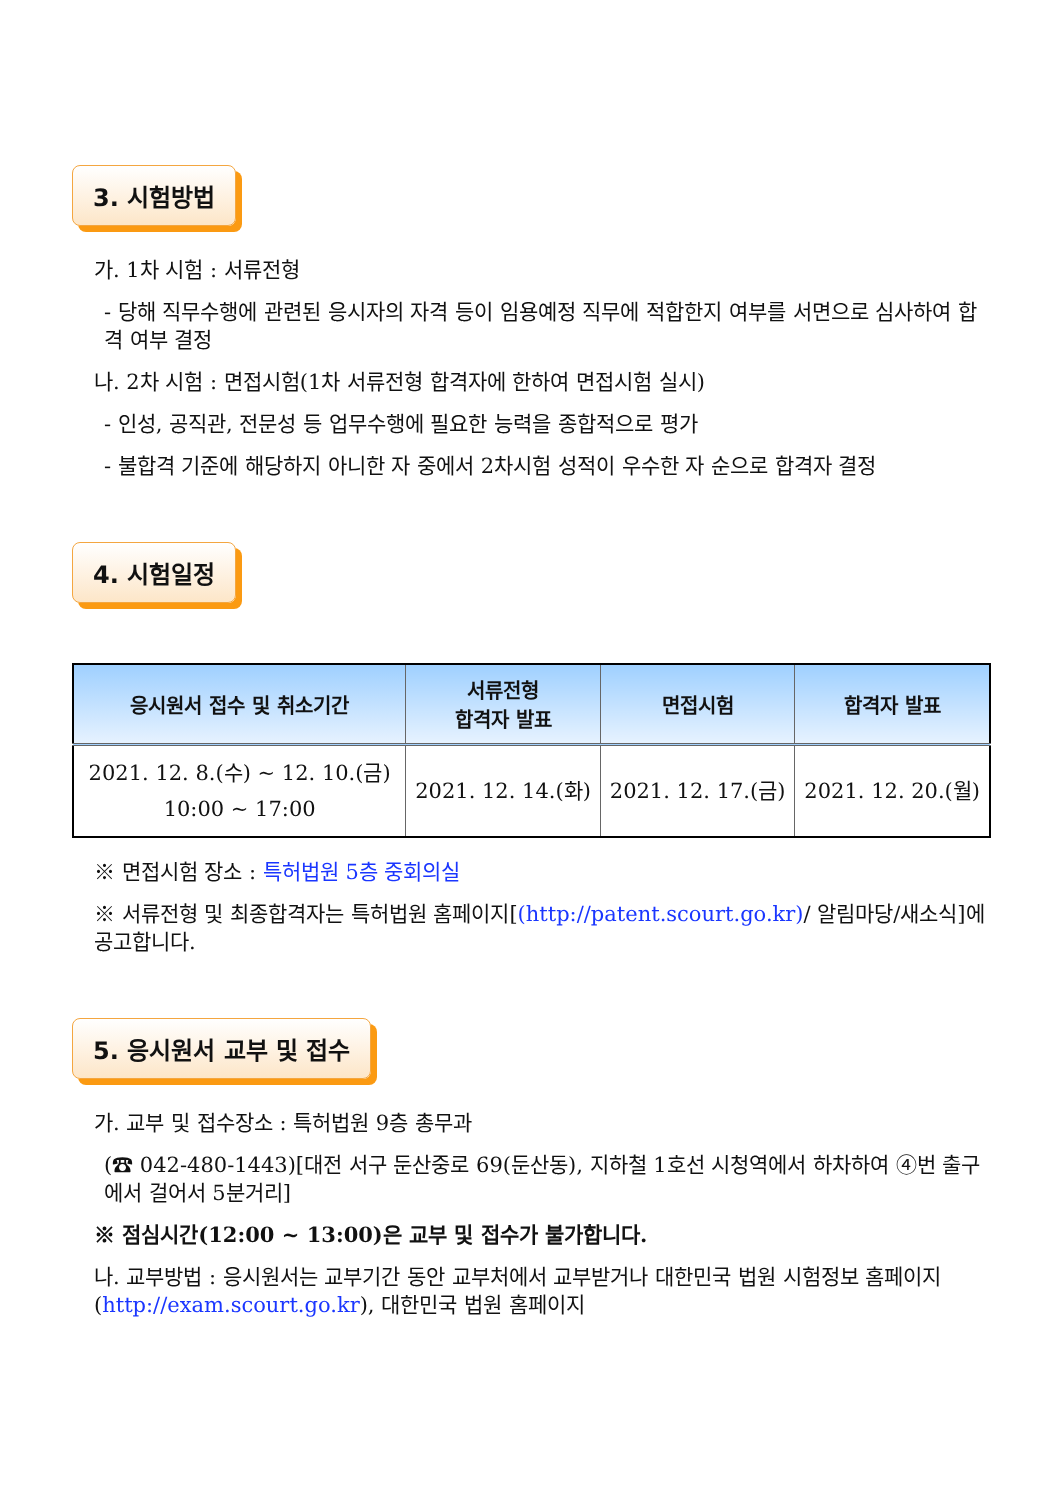3. 시험방법
가. 1차 시험 : 서류전형
- 당해 직무수행에 관련된 응시자의 자격 등이 임용예정 직무에 적합한지 여부를 서면으로 심사하여 합격 여부 결정
나. 2차 시험 : 면접시험(1차 서류전형 합격자에 한하여 면접시험 실시)
- 인성, 공직관, 전문성 등 업무수행에 필요한 능력을 종합적으로 평가
- 불합격 기준에 해당하지 아니한 자 중에서 2차시험 성적이 우수한 자 순으로 합격자 결정
4. 시험일정
| 응시원서 접수 및 취소기간 | 서류전형 합격자 발표 | 면접시험 | 합격자 발표 |
| --- | --- | --- | --- |
| 2021. 12. 8.(수) ~ 12. 10.(금) 10:00 ~ 17:00 | 2021. 12. 14.(화) | 2021. 12. 17.(금) | 2021. 12. 20.(월) |
※ 면접시험 장소 : 특허법원 5층 중회의실
※ 서류전형 및 최종합격자는 특허법원 홈페이지[(http://patent.scourt.go.kr)/ 알림마당/새소식]에 공고합니다.
5. 응시원서 교부 및 접수
가. 교부 및 접수장소 : 특허법원 9층 총무과
(☎ 042-480-1443)[대전 서구 둔산중로 69(둔산동), 지하철 1호선 시청역에서 하차하여 ④번 출구에서 걸어서 5분거리]
※ 점심시간(12:00 ~ 13:00)은 교부 및 접수가 불가합니다.
나. 교부방법 : 응시원서는 교부기간 동안 교부처에서 교부받거나 대한민국 법원 시험정보 홈페이지(http://exam.scourt.go.kr), 대한민국 법원 홈페이지